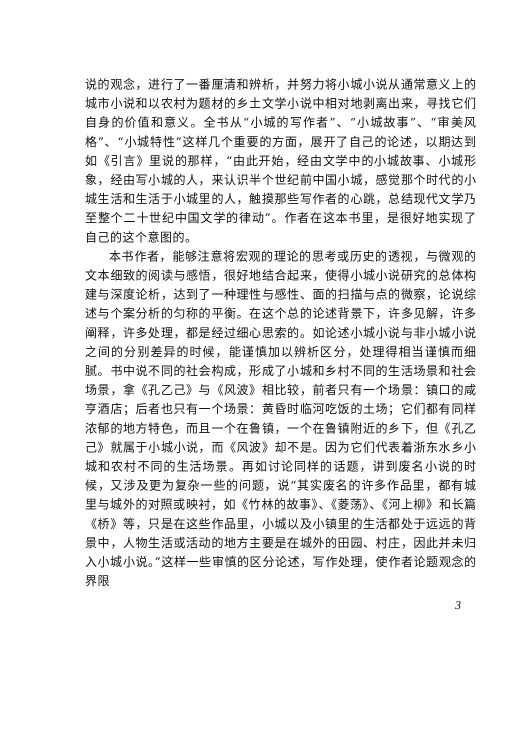说的观念，进行了一番厘清和辨析，并努力将小城小说从通常意义上的城市小说和以农村为题材的乡土文学小说中相对地剥离出来，寻找它们自身的价值和意义。全书从“小城的写作者”、“小城故事”、“审美风格”、“小城特性”这样几个重要的方面，展开了自己的论述，以期达到如《引言》里说的那样，“由此开始，经由文学中的小城故事、小城形象，经由写小城的人，来认识半个世纪前中国小城，感觉那个时代的小城生活和生活于小城里的人，触摸那些写作者的心跳，总结现代文学乃至整个二十世纪中国文学的律动”。作者在这本书里，是很好地实现了自己的这个意图的。
本书作者，能够注意将宏观的理论的思考或历史的透视，与微观的文本细致的阅读与感悟，很好地结合起来，使得小城小说研究的总体构建与深度论析，达到了一种理性与感性、面的扫描与点的微察，论说综述与个案分析的匀称的平衡。在这个总的论述背景下，许多见解，许多阐释，许多处理，都是经过细心思索的。如论述小城小说与非小城小说之间的分别差异的时候，能谨慎加以辨析区分，处理得相当谨慎而细腻。书中说不同的社会构成，形成了小城和乡村不同的生活场景和社会场景，拿《孔乙己》与《风波》相比较，前者只有一个场景：镇口的咸亨酒店；后者也只有一个场景：黄昏时临河吃饭的土场；它们都有同样浓郁的地方特色，而且一个在鲁镇，一个在鲁镇附近的乡下，但《孔乙己》就属于小城小说，而《风波》却不是。因为它们代表着浙东水乡小城和农村不同的生活场景。再如讨论同样的话题，讲到废名小说的时候，又涉及更为复杂一些的问题，说“其实废名的许多作品里，都有城里与城外的对照或映衬，如《竹林的故事》、《菱荡》、《河上柳》和长篇《桥》等，只是在这些作品里，小城以及小镇里的生活都处于远远的背景中，人物生活或活动的地方主要是在城外的田园、村庄，因此并未归入小城小说。”这样一些审慎的区分论述，写作处理，使作者论题观念的界限
3